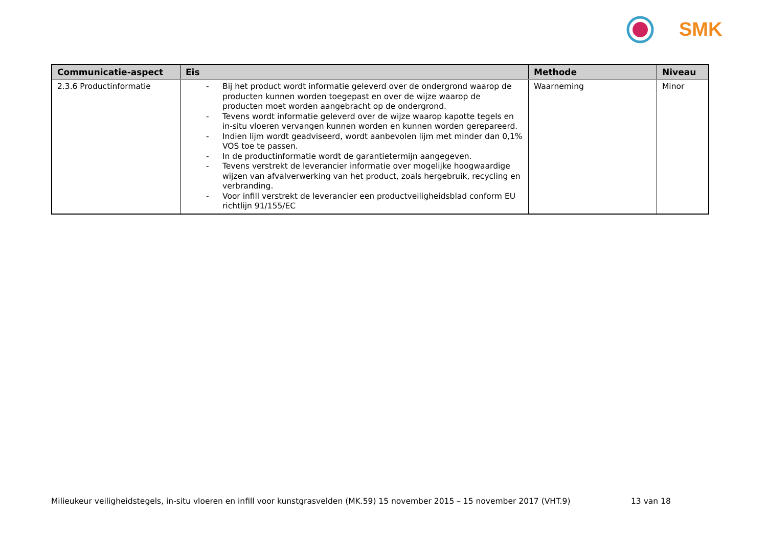SMK
| Communicatie-aspect | Eis | Methode | Niveau |
| --- | --- | --- | --- |
| 2.3.6 Productinformatie | - Bij het product wordt informatie geleverd over de ondergrond waarop de producten kunnen worden toegepast en over de wijze waarop de producten moet worden aangebracht op de ondergrond. - Tevens wordt informatie geleverd over de wijze waarop kapotte tegels en in-situ vloeren vervangen kunnen worden en kunnen worden gerepareerd. - Indien lijm wordt geadviseerd, wordt aanbevolen lijm met minder dan 0,1% VOS toe te passen. - In de productinformatie wordt de garantietermijn aangegeven. - Tevens verstrekt de leverancier informatie over mogelijke hoogwaardige wijzen van afvalverwerking van het product, zoals hergebruik, recycling en verbranding. - Voor infill verstrekt de leverancier een productveiligheidsblad conform EU richtlijn 91/155/EC | Waarneming | Minor |
Milieukeur veiligheidstegels, in-situ vloeren en infill voor kunstgrasvelden (MK.59) 15 november 2015 – 15 november 2017 (VHT.9)
13 van 18